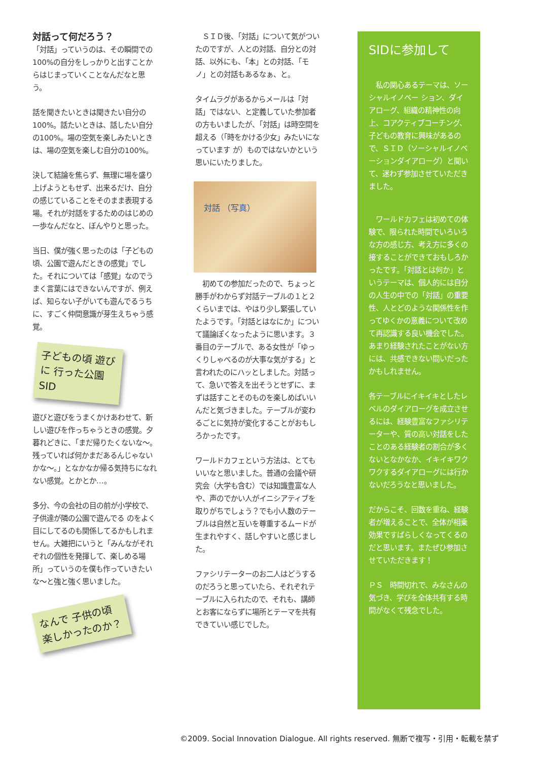対話って何だろう？
「対話」っていうのは、その瞬間での100%の自分をしっかりと出すことからはじまっていくことなんだなと思う。
話を聞きたいときは聞きたい自分の100%。話たいときは、話したい自分の100%。場の空気を楽しみたいときは、場の空気を楽しむ自分の100%。
決して結論を焦らず、無理に場を盛り上げようともせず、出来るだけ、自分の感じていることをそのまま表現する場。それが対話をするためのはじめの一歩なんだなと、ぼんやりと思った。
当日、僕が強く思ったのは「子どもの頃、公園で遊んだときの感覚」でした。それについては「感覚」なのでうまく言葉にはできないんですが、例えば、知らない子がいても遊んでるうちに、すごく仲間意識が芽生えちゃう感覚。
子どもの頃 遊びに 行った公園 SID
遊びと遊びをうまくかけあわせて、新しい遊びを作っちゃうときの感覚。夕暮れどきに、「まだ帰りたくないな〜。残っていれば何かまだあるんじゃないかな〜。」となかなか帰る気持ちになれない感覚。とかとか…。
多分、今の会社の目の前が小学校で、子供達が隣の公園で遊んでる のをよく目にしてるのも関係してるかもしれません。大雑把にいうと「みんながそれぞれの個性を発揮して、楽しめる場所」っていうのを僕も作っていきたいな〜と強と強く思いました。
なんで 子供の頃 楽しかったのか？
　ＳＩＤ後、「対話」について気がついたのですが、人との対話、自分との対話、以外にも、「本」との対話、「モノ」との対話もあるなぁ、と。
タイムラグがあるからメールは「対話」ではない、と定義していた参加者の方もいましたが、「対話」は時空間を超える（「時をかける少女」みたいになっています が）ものではないかという思いにいたりました。
対話 （写真）
　初めての参加だったので、ちょっと勝手がわからず対話テーブルの１と２くらいまでは、やはり少し緊張していたようです。「対話とはなにか」について議論ぽくなったように思います。３番目のテーブルで、ある女性が「ゆっくりしゃべるのが大事な気がする」と言われたのにハッとしました。対話って、急いで答えを出そうとせずに、まずは話すことそのものを楽しめばいいんだと気づきました。テーブルが変わるごとに気持が変化することがおもしろかったです。
ワールドカフェという方法は、とてもいいなと思いました。普通の会議や研究会（大学も含む）では知識豊富な人や、声のでかい人がイニシアティブを取りがちでしょう？でも小人数のテーブルは自然と互いを尊重するムードが生まれやすく、話しやすいと感じました。
ファシリテーターのお二人はどうするのだろうと思っていたら、それぞれテーブルに入られたので、それも、講師とお客にならずに場所とテーマを共有できていい感じでした。
SIDに参加して
　私の関心あるテーマは、ソーシャルイノベー ション、ダイアローグ、組織の精神性の向上、コアクティブコーチング、子どもの教育に興味があるので、ＳＩＤ（ソーシャルイノベーションダイアローグ）と聞いて、迷わず参加させていただきました。
　ワールドカフェは初めての体験で、限られた時間でいろいろな方の感じ方、考え方に多くの接することができておもしろかったです。「対話とは何か」というテーマは、個人的には自分の人生の中での「対話」の重要性、人とどのような関係性を作ってゆくかの意義について改めて再認識する良い機会でした。あまり経験されたことがない方には、共感できない問いだったかもしれません。
各テーブルにイキイキとしたレベルのダイアローグを成立させるには、経験豊富なファシリテーターや、質の高い対話をしたことのある経験者の割合が多くないとなかなか、イキイキワクワクするダイアローグには行かないだろうなと思いました。
だからこそ、回数を重ね、経験者が増えることで、全体が相乗効果ですばらしくなってくるのだと思います。またぜひ参加させていただきます！
ＰＳ　時間切れで、みなさんの気づき、学びを全体共有する時間がなくて残念でした。
©2009. Social Innovation Dialogue. All rights reserved. 無断で複写・引用・転載を禁ず